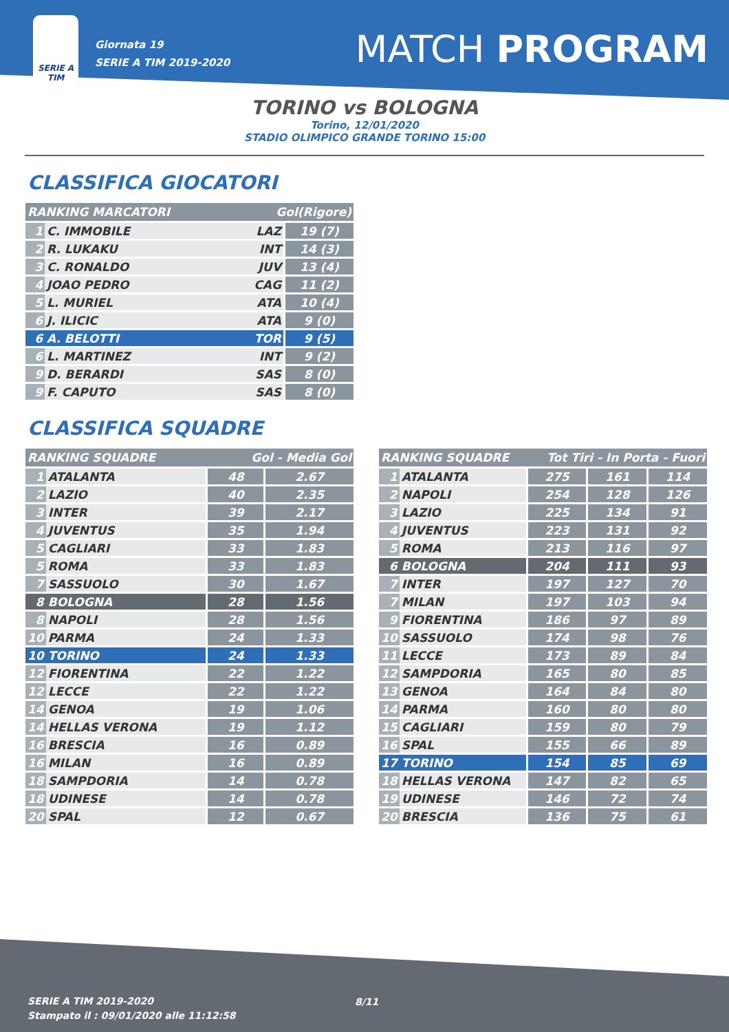SERIE A
TIM
Giornata 19
SERIE A TIM 2019-2020
MATCH PROGRAM
TORINO vs BOLOGNA
Torino, 12/01/2020
STADIO OLIMPICO GRANDE TORINO 15:00
CLASSIFICA GIOCATORI
| RANKING MARCATORI | | Gol(Rigore) | |
| --- | --- | --- | --- |
| 1 | C. IMMOBILE | LAZ | 19 (7) |
| 2 | R. LUKAKU | INT | 14 (3) |
| 3 | C. RONALDO | JUV | 13 (4) |
| 4 | JOAO PEDRO | CAG | 11 (2) |
| 5 | L. MURIEL | ATA | 10 (4) |
| 6 | J. ILICIC | ATA | 9 (0) |
| 6 | A. BELOTTI | TOR | 9 (5) |
| 6 | L. MARTINEZ | INT | 9 (2) |
| 9 | D. BERARDI | SAS | 8 (0) |
| 9 | F. CAPUTO | SAS | 8 (0) |
CLASSIFICA SQUADRE
| RANKING SQUADRE | | Gol - Media Gol | |
| --- | --- | --- | --- |
| 1 | ATALANTA | 48 | 2.67 |
| 2 | LAZIO | 40 | 2.35 |
| 3 | INTER | 39 | 2.17 |
| 4 | JUVENTUS | 35 | 1.94 |
| 5 | CAGLIARI | 33 | 1.83 |
| 5 | ROMA | 33 | 1.83 |
| 7 | SASSUOLO | 30 | 1.67 |
| 8 | BOLOGNA | 28 | 1.56 |
| 8 | NAPOLI | 28 | 1.56 |
| 10 | PARMA | 24 | 1.33 |
| 10 | TORINO | 24 | 1.33 |
| 12 | FIORENTINA | 22 | 1.22 |
| 12 | LECCE | 22 | 1.22 |
| 14 | GENOA | 19 | 1.06 |
| 14 | HELLAS VERONA | 19 | 1.12 |
| 16 | BRESCIA | 16 | 0.89 |
| 16 | MILAN | 16 | 0.89 |
| 18 | SAMPDORIA | 14 | 0.78 |
| 18 | UDINESE | 14 | 0.78 |
| 20 | SPAL | 12 | 0.67 |
| RANKING SQUADRE | | Tot Tiri - In Porta - Fuori | | |
| --- | --- | --- | --- | --- |
| 1 | ATALANTA | 275 | 161 | 114 |
| 2 | NAPOLI | 254 | 128 | 126 |
| 3 | LAZIO | 225 | 134 | 91 |
| 4 | JUVENTUS | 223 | 131 | 92 |
| 5 | ROMA | 213 | 116 | 97 |
| 6 | BOLOGNA | 204 | 111 | 93 |
| 7 | INTER | 197 | 127 | 70 |
| 7 | MILAN | 197 | 103 | 94 |
| 9 | FIORENTINA | 186 | 97 | 89 |
| 10 | SASSUOLO | 174 | 98 | 76 |
| 11 | LECCE | 173 | 89 | 84 |
| 12 | SAMPDORIA | 165 | 80 | 85 |
| 13 | GENOA | 164 | 84 | 80 |
| 14 | PARMA | 160 | 80 | 80 |
| 15 | CAGLIARI | 159 | 80 | 79 |
| 16 | SPAL | 155 | 66 | 89 |
| 17 | TORINO | 154 | 85 | 69 |
| 18 | HELLAS VERONA | 147 | 82 | 65 |
| 19 | UDINESE | 146 | 72 | 74 |
| 20 | BRESCIA | 136 | 75 | 61 |
SERIE A TIM 2019-2020
Stampato il : 09/01/2020 alle 11:12:58
8/11